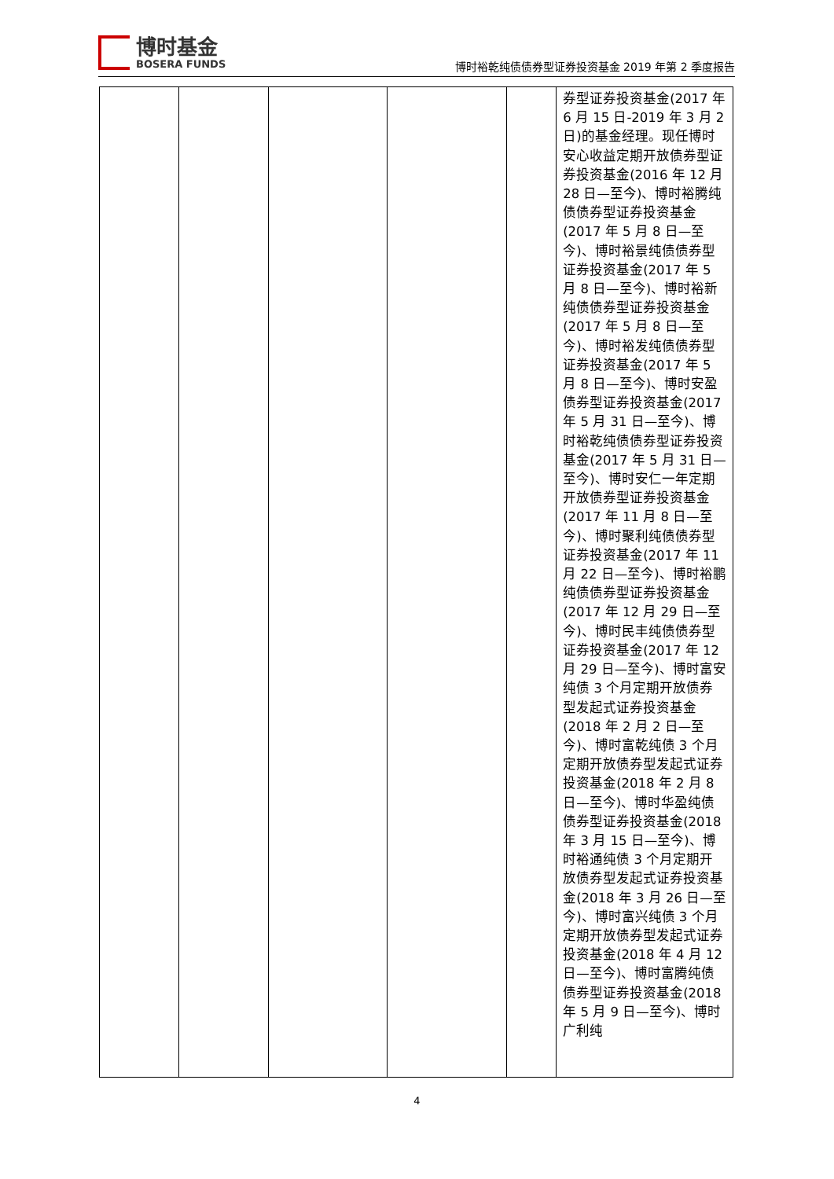博时基金
BOSERA FUNDS
博时裕乾纯债债券型证券投资基金 2019 年第 2 季度报告
| | | | | | 券型证券投资基金(2017 年 6 月 15 日-2019 年 3 月 2 日)的基金经理。现任博时安心收益定期开放债券型证券投资基金(2016 年 12 月 28 日—至今)、博时裕腾纯债债券型证券投资基金(2017 年 5 月 8 日—至今)、博时裕景纯债债券型证券投资基金(2017 年 5 月 8 日—至今)、博时裕新纯债债券型证券投资基金(2017 年 5 月 8 日—至今)、博时裕发纯债债券型证券投资基金(2017 年 5 月 8 日—至今)、博时安盈债券型证券投资基金(2017 年 5 月 31 日—至今)、博时裕乾纯债债券型证券投资基金(2017 年 5 月 31 日—至今)、博时安仁一年定期开放债券型证券投资基金(2017 年 11 月 8 日—至今)、博时聚利纯债债券型证券投资基金(2017 年 11 月 22 日—至今)、博时裕鹏纯债债券型证券投资基金(2017 年 12 月 29 日—至今)、博时民丰纯债债券型证券投资基金(2017 年 12 月 29 日—至今)、博时富安纯债 3 个月定期开放债券型发起式证券投资基金(2018 年 2 月 2 日—至今)、博时富乾纯债 3 个月定期开放债券型发起式证券投资基金(2018 年 2 月 8 日—至今)、博时华盈纯债债券型证券投资基金(2018 年 3 月 15 日—至今)、博时裕通纯债 3 个月定期开放债券型发起式证券投资基金(2018 年 3 月 26 日—至今)、博时富兴纯债 3 个月定期开放债券型发起式证券投资基金(2018 年 4 月 12 日—至今)、博时富腾纯债债券型证券投资基金(2018 年 5 月 9 日—至今)、博时广利纯 |
4